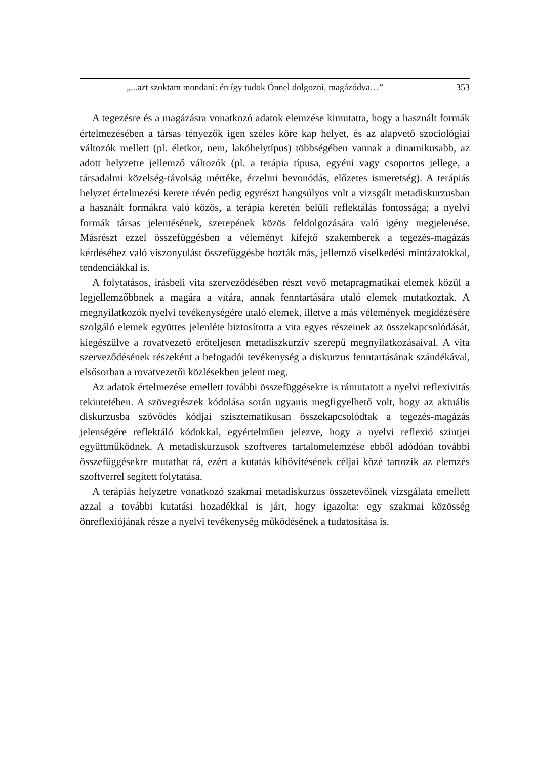„...azt szoktam mondani: én így tudok Önnel dolgozni, magázódva…” 353
A tegezésre és a magázásra vonatkozó adatok elemzése kimutatta, hogy a használt formák értelmezésében a társas tényezők igen széles köre kap helyet, és az alapvető szociológiai változók mellett (pl. életkor, nem, lakóhelytípus) többségében vannak a dinamikusabb, az adott helyzetre jellemző változók (pl. a terápia típusa, egyéni vagy csoportos jellege, a társadalmi közelség-távolság mértéke, érzelmi bevonódás, előzetes ismeretség). A terápiás helyzet értelmezési kerete révén pedig egyrészt hangsúlyos volt a vizsgált metadiskurzusban a használt formákra való közös, a terápia keretén belüli reflektálás fontossága; a nyelvi formák társas jelentésének, szerepének közös feldolgozására való igény megjelenése. Másrészt ezzel összefüggésben a véleményt kifejtő szakemberek a tegezés-magázás kérdéséhez való viszonyulást összefüggésbe hozták más, jellemző viselkedési mintázatokkal, tendenciákkal is.
A folytatásos, írásbeli vita szerveződésében részt vevő metapragmatikai elemek közül a legjellemzőbbnek a magára a vitára, annak fenntartására utaló elemek mutatkoztak. A megnyilatkozók nyelvi tevékenységére utaló elemek, illetve a más vélemények megidézésére szolgáló elemek együttes jelenléte biztosította a vita egyes részeinek az összekapcsolódását, kiegészülve a rovatvezető erőteljesen metadiszkurzív szerepű megnyilatkozásaival. A vita szerveződésének részeként a befogadói tevékenység a diskurzus fenntartásának szándékával, elsősorban a rovatvezetői közlésekben jelent meg.
Az adatok értelmezése emellett további összefüggésekre is rámutatott a nyelvi reflexivitás tekintetében. A szövegrészek kódolása során ugyanis megfigyelhető volt, hogy az aktuális diskurzusba szövődés kódjai szisztematikusan összekapcsolódtak a tegezés-magázás jelenségére reflektáló kódokkal, egyértelműen jelezve, hogy a nyelvi reflexió szintjei együttműködnek. A metadiskurzusok szoftveres tartalomelemzése ebből adódóan további összefüggésekre mutathat rá, ezért a kutatás kibővítésének céljai közé tartozik az elemzés szoftverrel segített folytatása.
A terápiás helyzetre vonatkozó szakmai metadiskurzus összetevőinek vizsgálata emellett azzal a további kutatási hozadékkal is járt, hogy igazolta: egy szakmai közösség önreflexiójának része a nyelvi tevékenység működésének a tudatosítása is.